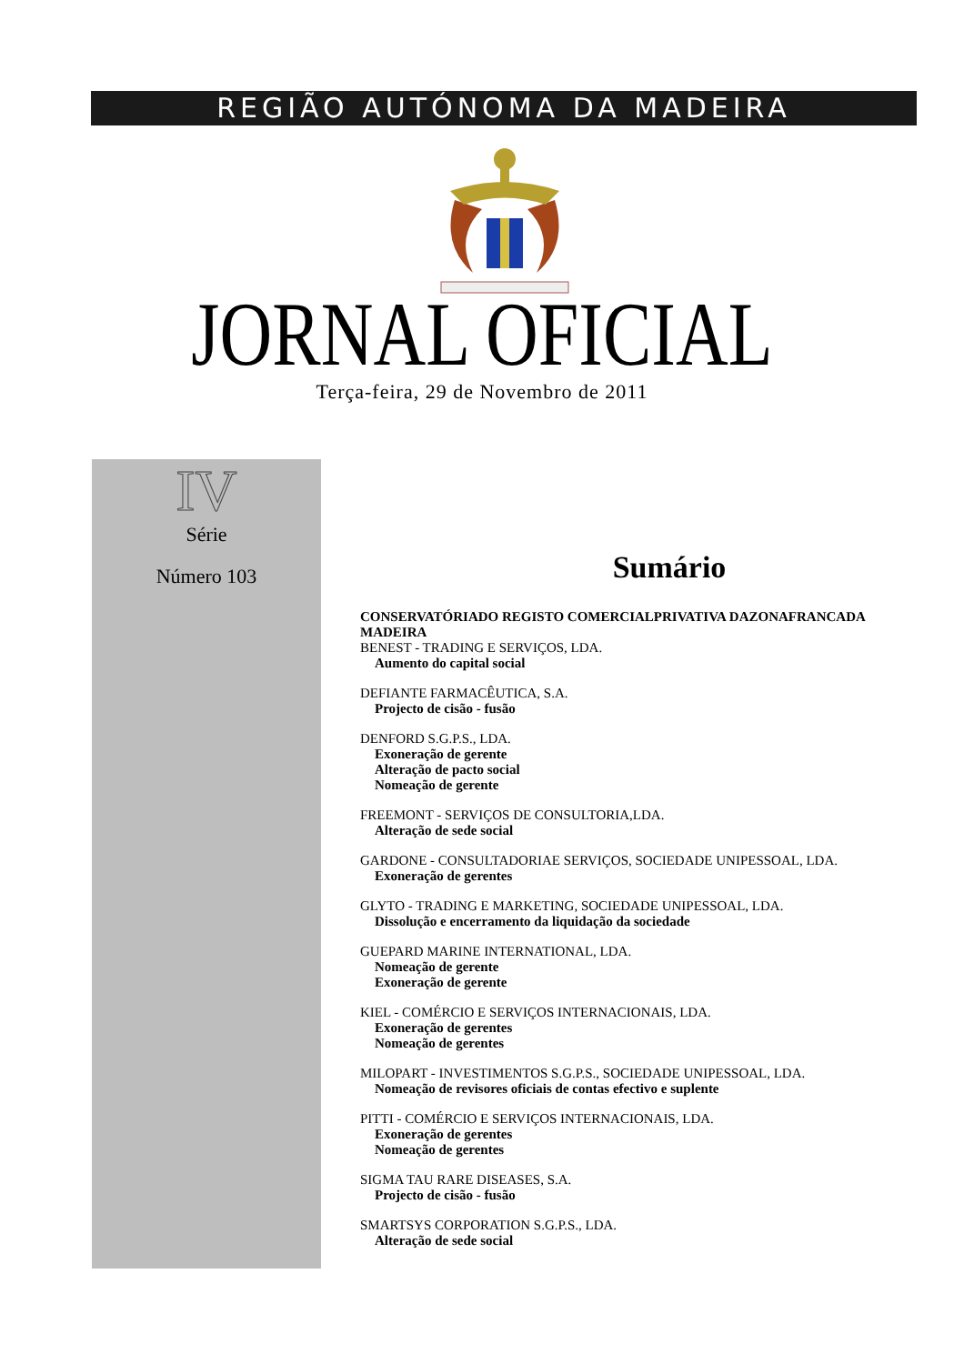REGIÃO AUTÓNOMA DA MADEIRA
JORNAL OFICIAL
Terça-feira, 29 de Novembro de 2011
IV
Série
Número 103
Sumário
CONSERVATÓRIADO REGISTO COMERCIALPRIVATIVA DAZONAFRANCADA MADEIRA
BENEST - TRADING E SERVIÇOS, LDA.
Aumento do capital social
DEFIANTE FARMACÊUTICA, S.A.
Projecto de cisão - fusão
DENFORD S.G.P.S., LDA.
Exoneração de gerente
Alteração de pacto social
Nomeação de gerente
FREEMONT - SERVIÇOS DE CONSULTORIA,LDA.
Alteração de sede social
GARDONE - CONSULTADORIAE SERVIÇOS, SOCIEDADE UNIPESSOAL, LDA.
Exoneração de gerentes
GLYTO - TRADING E MARKETING, SOCIEDADE UNIPESSOAL, LDA.
Dissolução e encerramento da liquidação da sociedade
GUEPARD MARINE INTERNATIONAL, LDA.
Nomeação de gerente
Exoneração de gerente
KIEL - COMÉRCIO E SERVIÇOS INTERNACIONAIS, LDA.
Exoneração de gerentes
Nomeação de gerentes
MILOPART - INVESTIMENTOS S.G.P.S., SOCIEDADE UNIPESSOAL, LDA.
Nomeação de revisores oficiais de contas efectivo e suplente
PITTI - COMÉRCIO E SERVIÇOS INTERNACIONAIS, LDA.
Exoneração de gerentes
Nomeação de gerentes
SIGMA TAU RARE DISEASES, S.A.
Projecto de cisão - fusão
SMARTSYS CORPORATION S.G.P.S., LDA.
Alteração de sede social